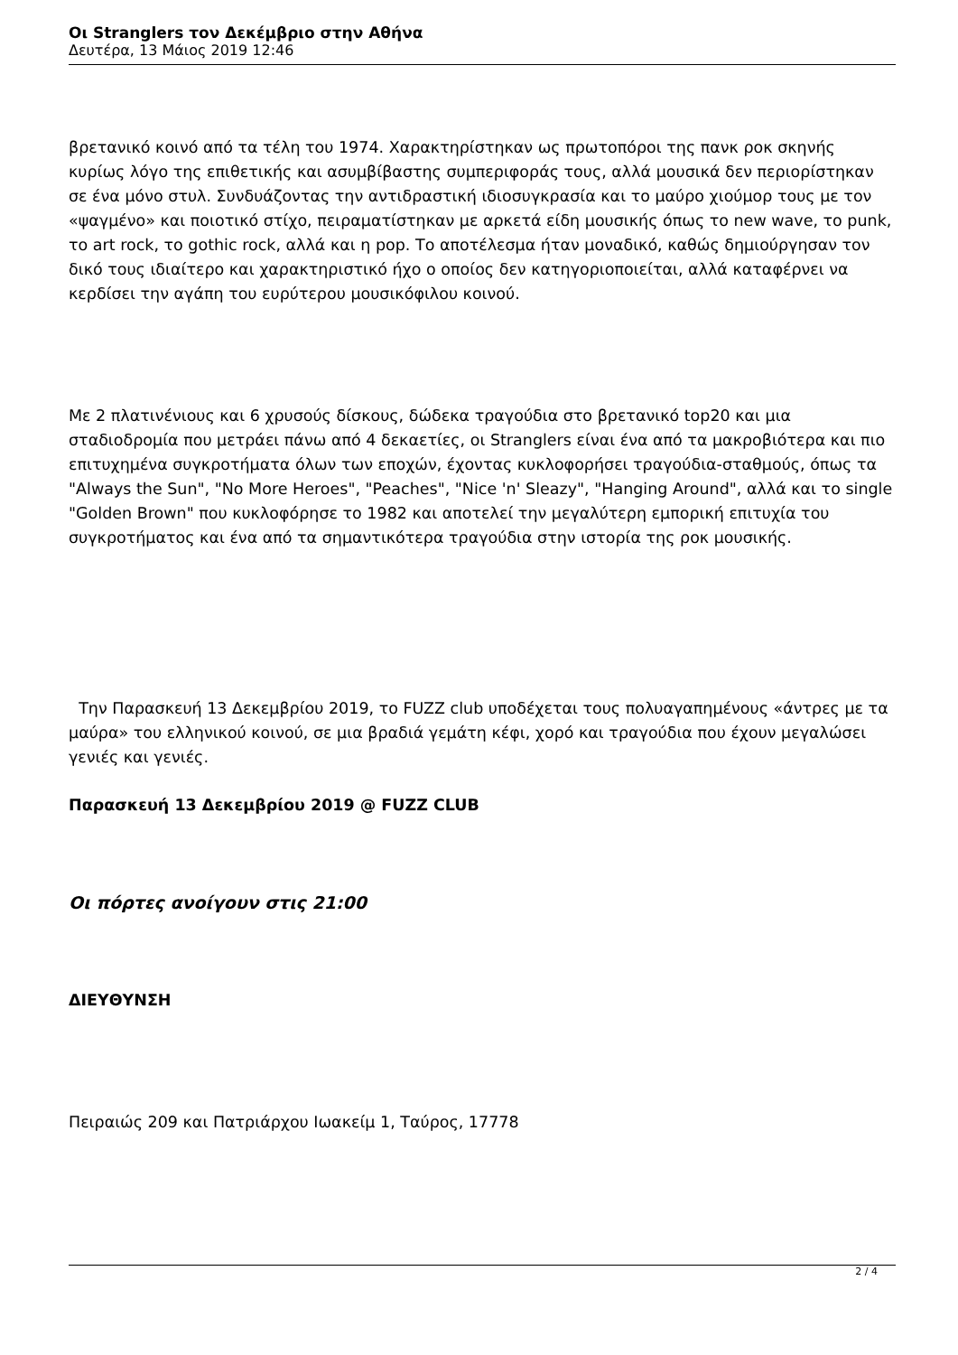Οι Stranglers τον Δεκέμβριο στην Αθήνα
Δευτέρα, 13 Μάιος 2019 12:46
βρετανικό κοινό από τα τέλη του 1974. Χαρακτηρίστηκαν ως πρωτοπόροι της πανκ ροκ σκηνής κυρίως λόγο της επιθετικής και ασυμβίβαστης συμπεριφοράς τους, αλλά μουσικά δεν περιορίστηκαν σε ένα μόνο στυλ. Συνδυάζοντας την αντιδραστική ιδιοσυγκρασία και το μαύρο χιούμορ τους με τον «ψαγμένο» και ποιοτικό στίχο, πειραματίστηκαν με αρκετά είδη μουσικής όπως το new wave, το punk, το art rock, το gothic rock, αλλά και η pop. Το αποτέλεσμα ήταν μοναδικό, καθώς δημιούργησαν τον δικό τους ιδιαίτερο και χαρακτηριστικό ήχο ο οποίος δεν κατηγοριοποιείται, αλλά καταφέρνει να κερδίσει την αγάπη του ευρύτερου μουσικόφιλου κοινού.
Με 2 πλατινένιους και 6 χρυσούς δίσκους, δώδεκα τραγούδια στο βρετανικό top20 και μια σταδιοδρομία που μετράει πάνω από 4 δεκαετίες, οι Stranglers είναι ένα από τα μακροβιότερα και πιο επιτυχημένα συγκροτήματα όλων των εποχών, έχοντας κυκλοφορήσει τραγούδια-σταθμούς, όπως τα "Always the Sun", "No More Heroes", "Peaches", "Nice 'n' Sleazy", "Hanging Around", αλλά και το single "Golden Brown" που κυκλοφόρησε το 1982 και αποτελεί την μεγαλύτερη εμπορική επιτυχία του συγκροτήματος και ένα από τα σημαντικότερα τραγούδια στην ιστορία της ροκ μουσικής.
Την Παρασκευή 13 Δεκεμβρίου 2019, το FUZZ club υποδέχεται τους πολυαγαπημένους «άντρες με τα μαύρα» του ελληνικού κοινού, σε μια βραδιά γεμάτη κέφι, χορό και τραγούδια που έχουν μεγαλώσει γενιές και γενιές.
Παρασκευή 13 Δεκεμβρίου 2019 @ FUZZ CLUB
Οι πόρτες ανοίγουν στις 21:00
ΔΙΕΥΘΥΝΣΗ
Πειραιώς 209 και Πατριάρχου Ιωακείμ 1, Ταύρος, 17778
2 / 4